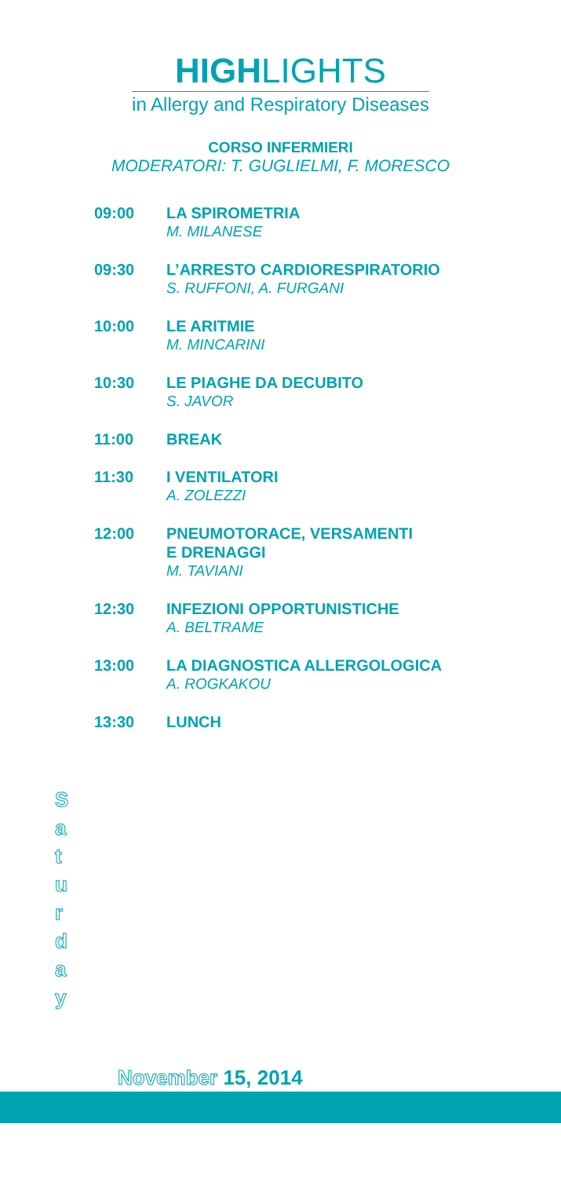HIGHLIGHTS
in Allergy and Respiratory Diseases
CORSO INFERMIERI
MODERATORI: T. GUGLIELMI, F. MORESCO
| 09:00 | LA SPIROMETRIA M. MILANESE |
| 09:30 | L’ARRESTO CARDIORESPIRATORIO S. RUFFONI, A. FURGANI |
| 10:00 | LE ARITMIE M. MINCARINI |
| 10:30 | LE PIAGHE DA DECUBITO S. JAVOR |
| 11:00 | BREAK |
| 11:30 | I VENTILATORI A. ZOLEZZI |
| 12:00 | PNEUMOTORACE, VERSAMENTI E DRENAGGI M. TAVIANI |
| 12:30 | INFEZIONI OPPORTUNISTICHE A. BELTRAME |
| 13:00 | LA DIAGNOSTICA ALLERGOLOGICA A. ROGKAKOU |
| 13:30 | LUNCH |
S
a
t
u
r
d
a
y
November 15, 2014